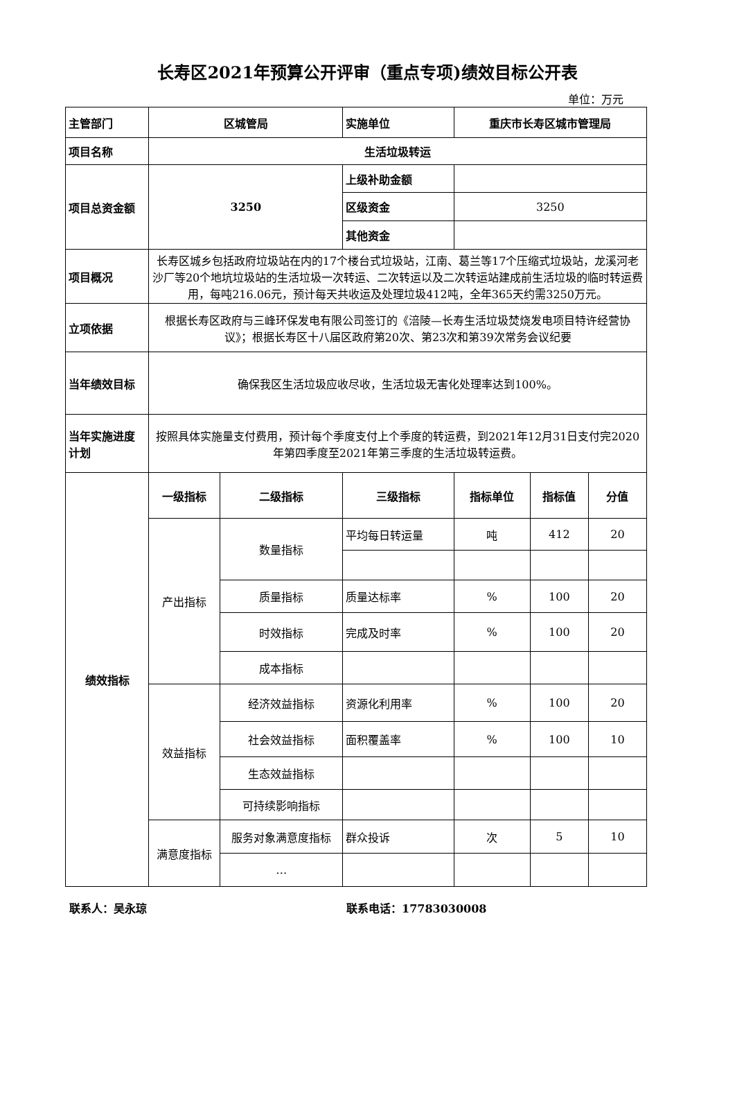长寿区2021年预算公开评审（重点专项)绩效目标公开表
单位：万元
| 主管部门 | 区城管局 | | 实施单位 | 重庆市长寿区城市管理局 | | |
| 项目名称 | 生活垃圾转运 | | | | | |
| 项目总资金额 | 3250 | | 上级补助金额 | | | |
| | | | 区级资金 | 3250 | | |
| | | | 其他资金 | | | |
| 项目概况 | 长寿区城乡包括政府垃圾站在内的17个楼台式垃圾站，江南、葛兰等17个压缩式垃圾站，龙溪河老沙厂等20个地坑垃圾站的生活垃圾一次转运、二次转运以及二次转运站建成前生活垃圾的临时转运费用，每吨216.06元，预计每天共收运及处理垃圾412吨，全年365天约需3250万元。 | | | | | |
| 立项依据 | 根据长寿区政府与三峰环保发电有限公司签订的《涪陵—长寿生活垃圾焚烧发电项目特许经营协议》；根据长寿区十八届区政府第20次、第23次和第39次常务会议纪要 | | | | | |
| 当年绩效目标 | 确保我区生活垃圾应收尽收，生活垃圾无害化处理率达到100%。 | | | | | |
| 当年实施进度计划 | 按照具体实施量支付费用，预计每个季度支付上个季度的转运费，到2021年12月31日支付完2020年第四季度至2021年第三季度的生活垃圾转运费。 | | | | | |
| 绩效指标 | 一级指标 | 二级指标 | 三级指标 | 指标单位 | 指标值 | 分值 |
| | 产出指标 | 数量指标 | 平均每日转运量 | 吨 | 412 | 20 |
| | | 质量指标 | 质量达标率 | % | 100 | 20 |
| | | 时效指标 | 完成及时率 | % | 100 | 20 |
| | | 成本指标 | | | | |
| | 效益指标 | 经济效益指标 | 资源化利用率 | % | 100 | 20 |
| | | 社会效益指标 | 面积覆盖率 | % | 100 | 10 |
| | | 生态效益指标 | | | | |
| | | 可持续影响指标 | | | | |
| | 满意度指标 | 服务对象满意度指标 | 群众投诉 | 次 | 5 | 10 |
| | | … | | | | |
联系人：吴永琼 联系电话：17783030008